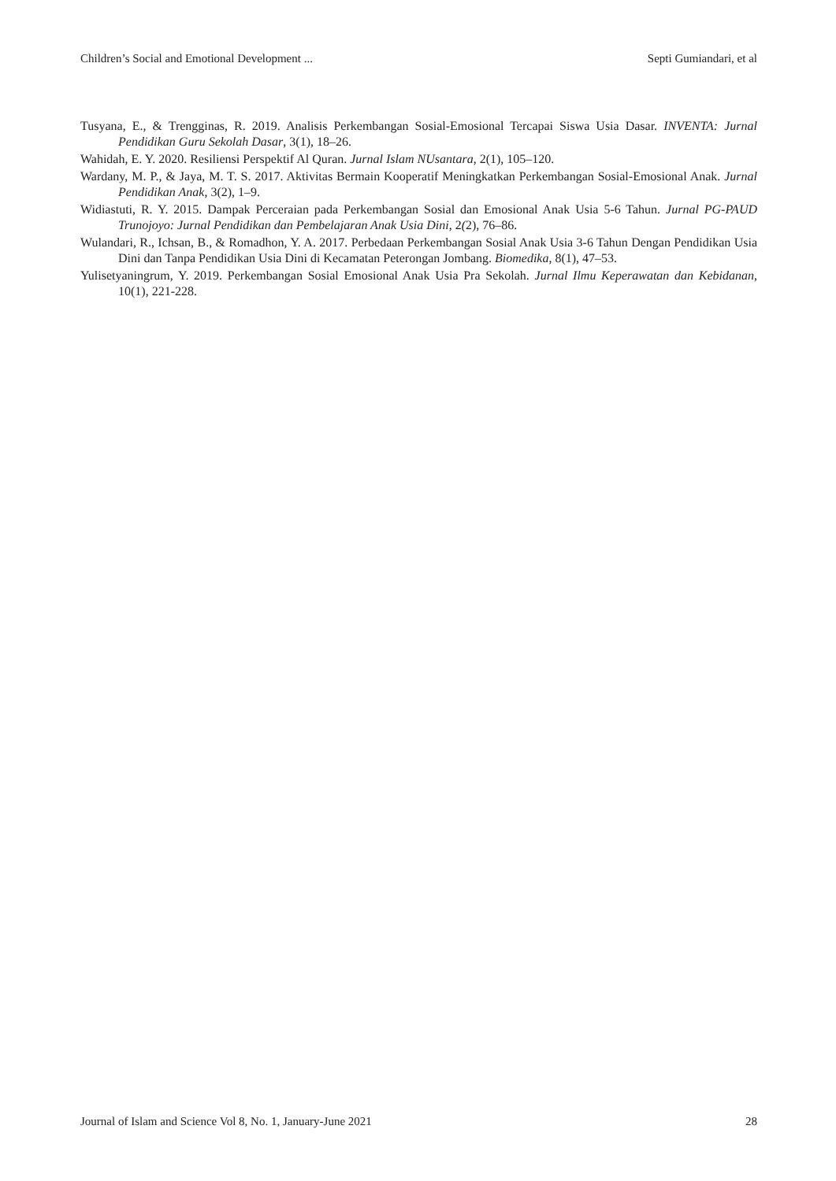Children’s Social and Emotional Development ... Septi Gumiandari, et al
Tusyana, E., & Trengginas, R. 2019. Analisis Perkembangan Sosial-Emosional Tercapai Siswa Usia Dasar. INVENTA: Jurnal Pendidikan Guru Sekolah Dasar, 3(1), 18–26.
Wahidah, E. Y. 2020. Resiliensi Perspektif Al Quran. Jurnal Islam NUsantara, 2(1), 105–120.
Wardany, M. P., & Jaya, M. T. S. 2017. Aktivitas Bermain Kooperatif Meningkatkan Perkembangan Sosial-Emosional Anak. Jurnal Pendidikan Anak, 3(2), 1–9.
Widiastuti, R. Y. 2015. Dampak Perceraian pada Perkembangan Sosial dan Emosional Anak Usia 5-6 Tahun. Jurnal PG-PAUD Trunojoyo: Jurnal Pendidikan dan Pembelajaran Anak Usia Dini, 2(2), 76–86.
Wulandari, R., Ichsan, B., & Romadhon, Y. A. 2017. Perbedaan Perkembangan Sosial Anak Usia 3-6 Tahun Dengan Pendidikan Usia Dini dan Tanpa Pendidikan Usia Dini di Kecamatan Peterongan Jombang. Biomedika, 8(1), 47–53.
Yulisetyaningrum, Y. 2019. Perkembangan Sosial Emosional Anak Usia Pra Sekolah. Jurnal Ilmu Keperawatan dan Kebidanan, 10(1), 221-228.
Journal of Islam and Science Vol 8, No. 1, January-June 2021 28